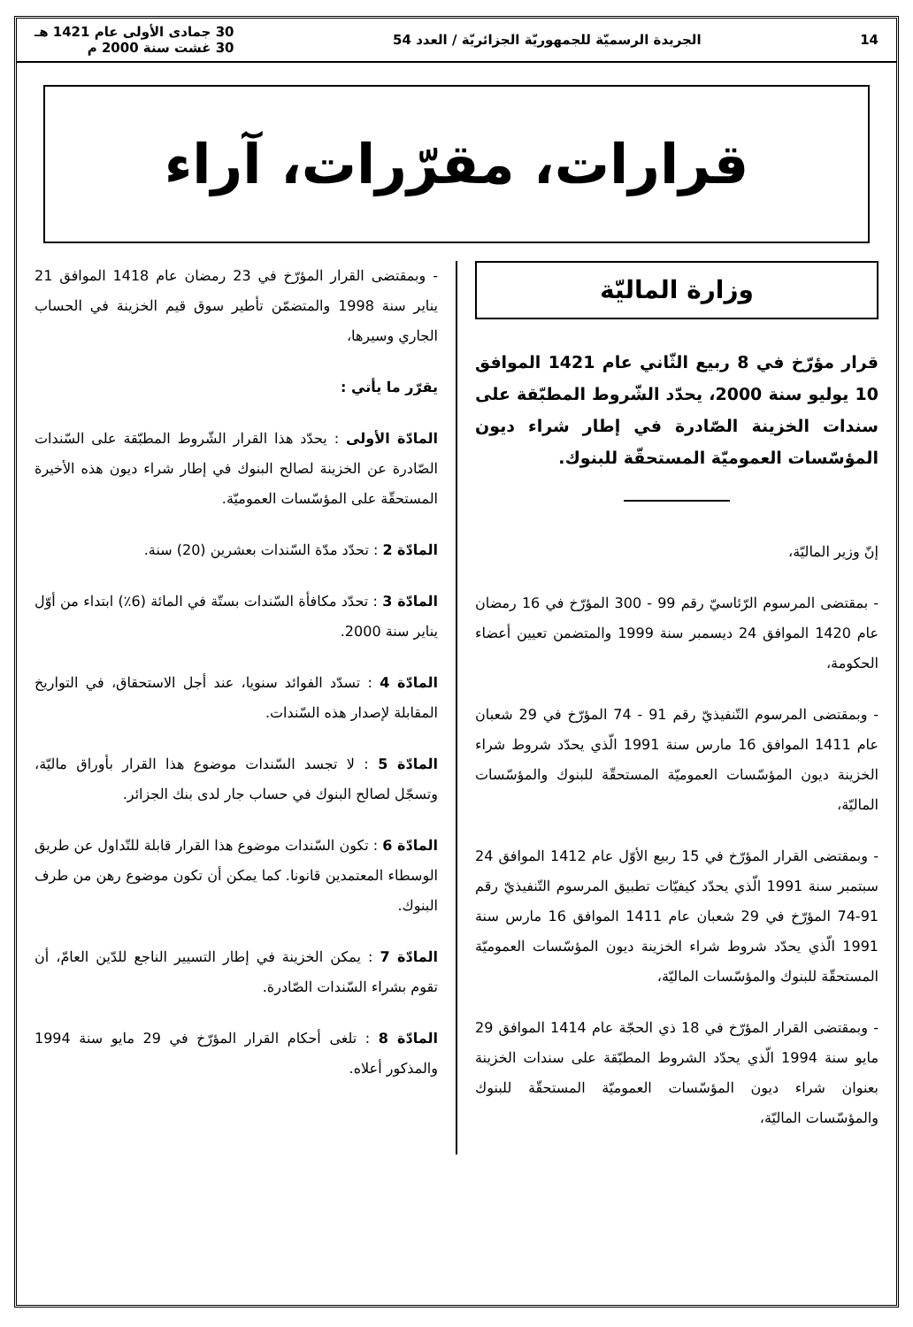14 الجريدة الرسميّة للجمهوريّة الجزائريّة / العدد 54 30 جمادى الأولى عام 1421 هـ
30 غشت سنة 2000 م
قرارات، مقرّرات، آراء
وزارة الماليّة
قرار مؤرّخ في 8 ربيع الثّاني عام 1421 الموافق 10 يوليو سنة 2000، يحدّد الشّروط المطبّقة على سندات الخزينة الصّادرة في إطار شراء ديون المؤسّسات العموميّة المستحقّة للبنوك.
إنّ وزير الماليّة،
- بمقتضى المرسوم الرّئاسيّ رقم 99 - 300 المؤرّخ في 16 رمضان عام 1420 الموافق 24 ديسمبر سنة 1999 والمتضمن تعيين أعضاء الحكومة،
- وبمقتضى المرسوم التّنفيذيّ رقم 91 - 74 المؤرّخ في 29 شعبان عام 1411 الموافق 16 مارس سنة 1991 الّذي يحدّد شروط شراء الخزينة ديون المؤسّسات العموميّة المستحقّة للبنوك والمؤسّسات الماليّة،
- وبمقتضى القرار المؤرّخ في 15 ربيع الأوّل عام 1412 الموافق 24 سبتمبر سنة 1991 الّذي يحدّد كيفيّات تطبيق المرسوم التّنفيذيّ رقم 91-74 المؤرّخ في 29 شعبان عام 1411 الموافق 16 مارس سنة 1991 الّذي يحدّد شروط شراء الخزينة ديون المؤسّسات العموميّة المستحقّة للبنوك والمؤسّسات الماليّة،
- وبمقتضى القرار المؤرّخ في 18 ذي الحجّة عام 1414 الموافق 29 مايو سنة 1994 الّذي يحدّد الشروط المطبّقة على سندات الخزينة بعنوان شراء ديون المؤسّسات العموميّة المستحقّة للبنوك والمؤسّسات الماليّة،
- وبمقتضى القرار المؤرّخ في 23 رمضان عام 1418 الموافق 21 يناير سنة 1998 والمتضمّن تأطير سوق قيم الخزينة في الحساب الجاري وسيرها،
يقرّر ما يأتي :
المادّة الأولى : يحدّد هذا القرار الشّروط المطبّقة على السّندات الصّادرة عن الخزينة لصالح البنوك في إطار شراء ديون هذه الأخيرة المستحقّة على المؤسّسات العموميّة.
المادّة 2 : تحدّد مدّة السّندات بعشرين (20) سنة.
المادّة 3 : تحدّد مكافأة السّندات بستّة في المائة (6٪) ابتداء من أوّل يناير سنة 2000.
المادّة 4 : تسدّد الفوائد سنويا، عند أجل الاستحقاق، في التواريخ المقابلة لإصدار هذه السّندات.
المادّة 5 : لا تجسد السّندات موضوع هذا القرار بأوراق ماليّة، وتسجّل لصالح البنوك في حساب جار لدى بنك الجزائر.
المادّة 6 : تكون السّندات موضوع هذا القرار قابلة للتّداول عن طريق الوسطاء المعتمدين قانونا. كما يمكن أن تكون موضوع رهن من طرف البنوك.
المادّة 7 : يمكن الخزينة في إطار التسيير الناجع للدّين العامّ، أن تقوم بشراء السّندات الصّادرة.
المادّة 8 : تلغى أحكام القرار المؤرّخ في 29 مايو سنة 1994 والمذكور أعلاه.